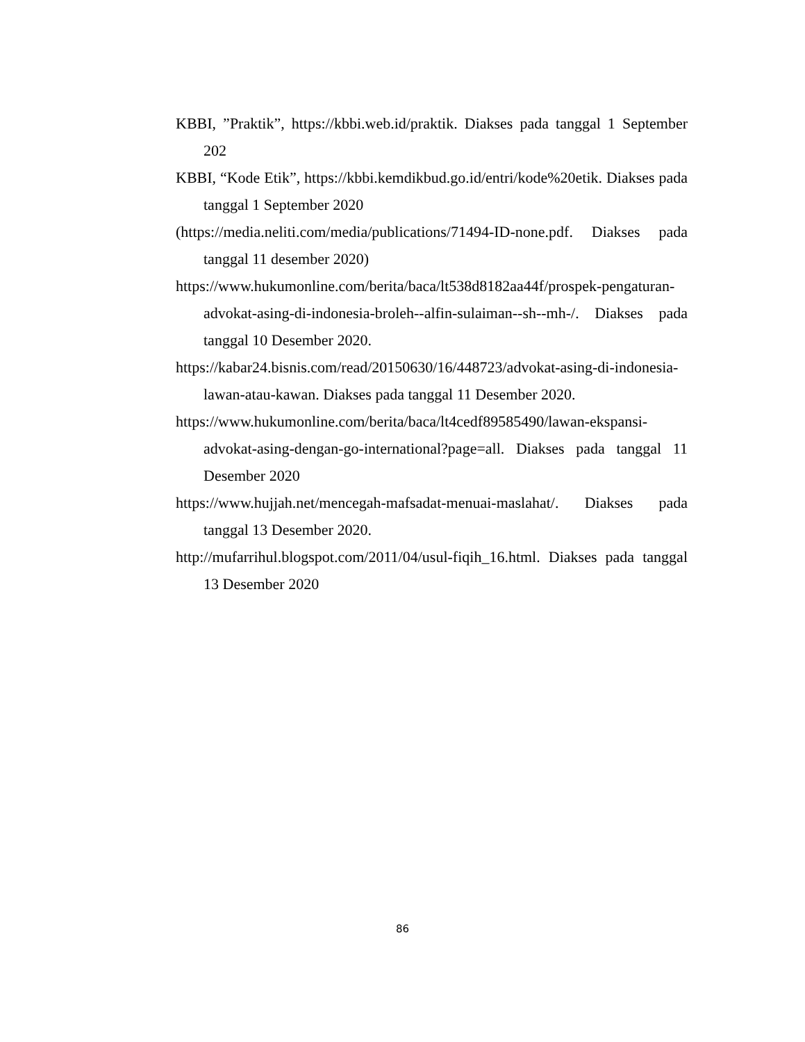KBBI, ”Praktik”, https://kbbi.web.id/praktik. Diakses pada tanggal 1 September 202
KBBI, “Kode Etik”, https://kbbi.kemdikbud.go.id/entri/kode%20etik. Diakses pada tanggal 1 September 2020
(https://media.neliti.com/media/publications/71494-ID-none.pdf. Diakses pada tanggal 11 desember 2020)
https://www.hukumonline.com/berita/baca/lt538d8182aa44f/prospek-pengaturan-advokat-asing-di-indonesia-broleh--alfin-sulaiman--sh--mh-/. Diakses pada tanggal 10 Desember 2020.
https://kabar24.bisnis.com/read/20150630/16/448723/advokat-asing-di-indonesia-lawan-atau-kawan. Diakses pada tanggal 11 Desember 2020.
https://www.hukumonline.com/berita/baca/lt4cedf89585490/lawan-ekspansi-advokat-asing-dengan-go-international?page=all. Diakses pada tanggal 11 Desember 2020
https://www.hujjah.net/mencegah-mafsadat-menuai-maslahat/. Diakses pada tanggal 13 Desember 2020.
http://mufarrihul.blogspot.com/2011/04/usul-fiqih_16.html. Diakses pada tanggal 13 Desember 2020
86